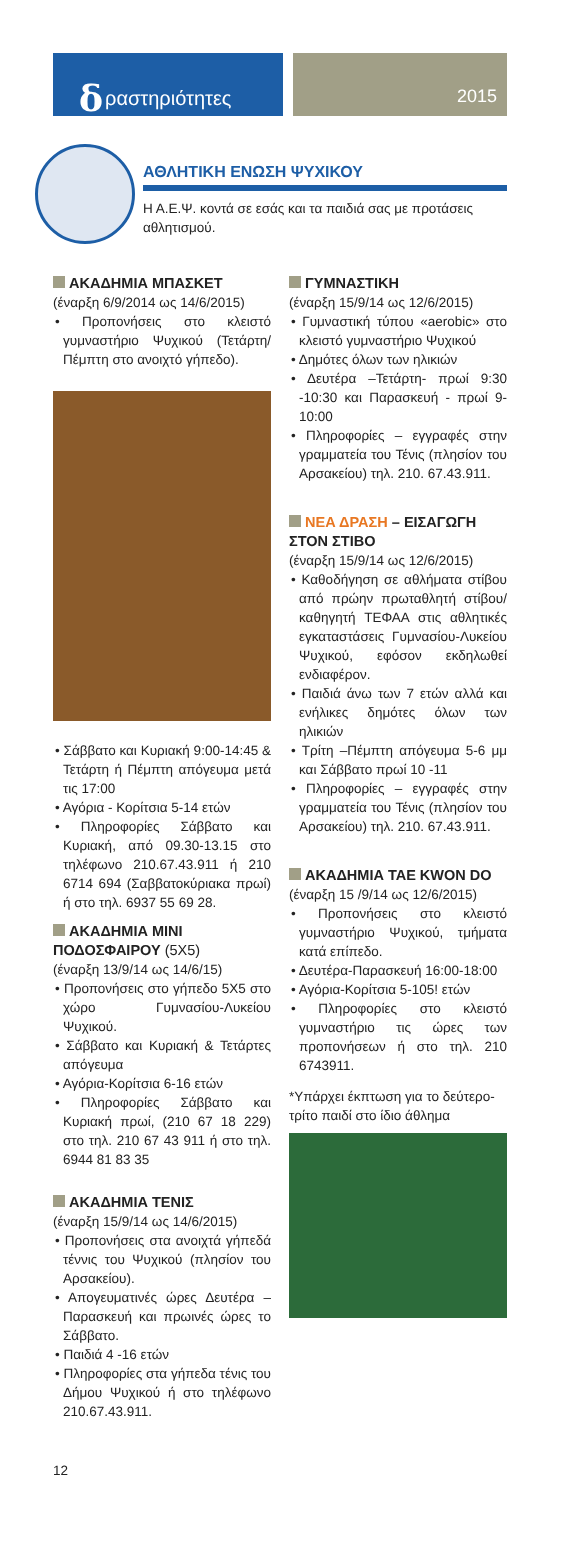δραστηριότητες
2015
ΑΘΛΗΤΙΚΗ ΕΝΩΣΗ ΨΥΧΙΚΟΥ
Η Α.Ε.Ψ. κοντά σε εσάς και τα παιδιά σας με προτάσεις αθλητισμού.
ΑΚΑΔΗΜΙΑ ΜΠΑΣΚΕΤ
(έναρξη 6/9/2014 ως 14/6/2015)
• Προπονήσεις στο κλειστό γυμναστήριο Ψυχικού (Τετάρτη/ Πέμπτη στο ανοιχτό γήπεδο).
• Σάββατο και Κυριακή 9:00-14:45 & Τετάρτη ή Πέμπτη απόγευμα μετά τις 17:00
• Αγόρια - Κορίτσια 5-14 ετών
• Πληροφορίες Σάββατο και Κυριακή, από 09.30-13.15 στο τηλέφωνο 210.67.43.911 ή 210 6714 694 (Σαββατοκύριακα πρωί) ή στο τηλ. 6937 55 69 28.
ΑΚΑΔΗΜΙΑ ΜΙΝΙ ΠΟΔΟΣΦΑΙΡΟΥ (5Χ5)
(έναρξη 13/9/14 ως 14/6/15)
• Προπονήσεις στο γήπεδο 5Χ5 στο χώρο Γυμνασίου-Λυκείου Ψυχικού.
• Σάββατο και Κυριακή & Τετάρτες απόγευμα
• Αγόρια-Κορίτσια 6-16 ετών
• Πληροφορίες Σάββατο και Κυριακή πρωί, (210 67 18 229) στο τηλ. 210 67 43 911 ή στο τηλ. 6944 81 83 35
ΑΚΑΔΗΜΙΑ ΤΕΝΙΣ
(έναρξη 15/9/14 ως 14/6/2015)
• Προπονήσεις στα ανοιχτά γήπεδά τέννις του Ψυχικού (πλησίον του Αρσακείου).
• Απογευματινές ώρες Δευτέρα – Παρασκευή και πρωινές ώρες το Σάββατο.
• Παιδιά 4 -16 ετών
• Πληροφορίες στα γήπεδα τένις του Δήμου Ψυχικού ή στο τηλέφωνο 210.67.43.911.
ΓΥΜΝΑΣΤΙΚΗ
(έναρξη 15/9/14 ως 12/6/2015)
• Γυμναστική τύπου «aerobic» στο κλειστό γυμναστήριο Ψυχικού
• Δημότες όλων των ηλικιών
• Δευτέρα –Τετάρτη- πρωί 9:30 -10:30 και Παρασκευή - πρωί 9-10:00
• Πληροφορίες – εγγραφές στην γραμματεία του Τένις (πλησίον του Αρσακείου) τηλ. 210. 67.43.911.
ΝΕΑ ΔΡΑΣΗ – ΕΙΣΑΓΩΓΗ ΣΤΟΝ ΣΤΙΒΟ
(έναρξη 15/9/14 ως 12/6/2015)
• Καθοδήγηση σε αθλήματα στίβου από πρώην πρωταθλητή στίβου/ καθηγητή ΤΕΦΑΑ στις αθλητικές εγκαταστάσεις Γυμνασίου-Λυκείου Ψυχικού, εφόσον εκδηλωθεί ενδιαφέρον.
• Παιδιά άνω των 7 ετών αλλά και ενήλικες δημότες όλων των ηλικιών
• Τρίτη –Πέμπτη απόγευμα 5-6 μμ και Σάββατο πρωί 10 -11
• Πληροφορίες – εγγραφές στην γραμματεία του Τένις (πλησίον του Αρσακείου) τηλ. 210. 67.43.911.
ΑΚΑΔΗΜΙΑ TAE KWON DO
(έναρξη 15 /9/14 ως 12/6/2015)
• Προπονήσεις στο κλειστό γυμναστήριο Ψυχικού, τμήματα κατά επίπεδο.
• Δευτέρα-Παρασκευή 16:00-18:00
• Αγόρια-Κορίτσια 5-105! ετών
• Πληροφορίες στο κλειστό γυμναστήριο τις ώρες των προπονήσεων ή στο τηλ. 210 6743911.
*Υπάρχει έκπτωση για το δεύτερο-τρίτο παιδί στο ίδιο άθλημα
12